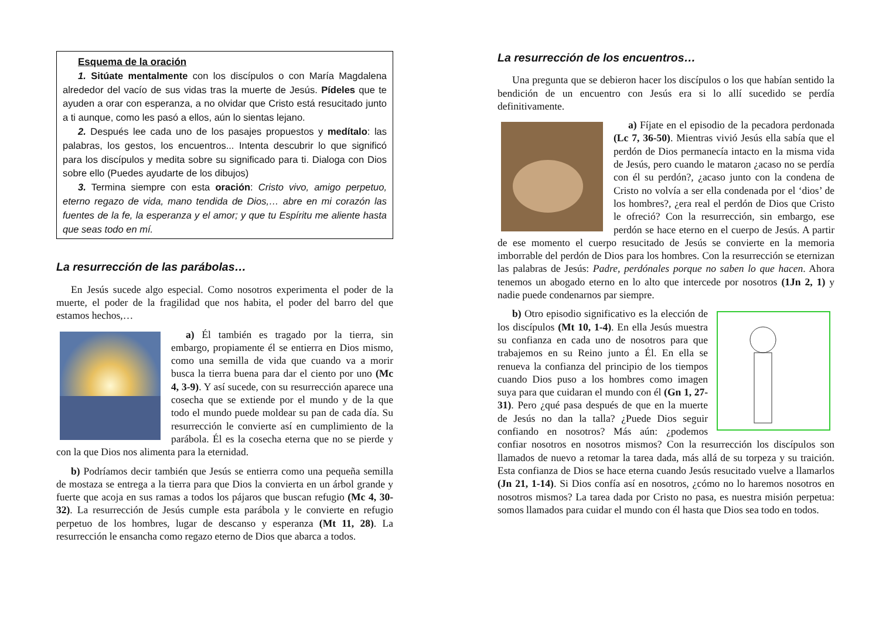Esquema de la oración
1. Sitúate mentalmente con los discípulos o con María Magdalena alrededor del vacío de sus vidas tras la muerte de Jesús. Pídeles que te ayuden a orar con esperanza, a no olvidar que Cristo está resucitado junto a ti aunque, como les pasó a ellos, aún lo sientas lejano.
2. Después lee cada uno de los pasajes propuestos y medítalo: las palabras, los gestos, los encuentros... Intenta descubrir lo que significó para los discípulos y medita sobre su significado para ti. Dialoga con Dios sobre ello (Puedes ayudarte de los dibujos)
3. Termina siempre con esta oración: Cristo vivo, amigo perpetuo, eterno regazo de vida, mano tendida de Dios,… abre en mi corazón las fuentes de la fe, la esperanza y el amor; y que tu Espíritu me aliente hasta que seas todo en mí.
La resurrección de las parábolas…
En Jesús sucede algo especial. Como nosotros experimenta el poder de la muerte, el poder de la fragilidad que nos habita, el poder del barro del que estamos hechos,…
a) Él también es tragado por la tierra, sin embargo, propiamente él se entierra en Dios mismo, como una semilla de vida que cuando va a morir busca la tierra buena para dar el ciento por uno (Mc 4, 3-9). Y así sucede, con su resurrección aparece una cosecha que se extiende por el mundo y de la que todo el mundo puede moldear su pan de cada día. Su resurrección le convierte así en cumplimiento de la parábola. Él es la cosecha eterna que no se pierde y con la que Dios nos alimenta para la eternidad.
b) Podríamos decir también que Jesús se entierra como una pequeña semilla de mostaza se entrega a la tierra para que Dios la convierta en un árbol grande y fuerte que acoja en sus ramas a todos los pájaros que buscan refugio (Mc 4, 30-32). La resurrección de Jesús cumple esta parábola y le convierte en refugio perpetuo de los hombres, lugar de descanso y esperanza (Mt 11, 28). La resurrección le ensancha como regazo eterno de Dios que abarca a todos.
La resurrección de los encuentros…
Una pregunta que se debieron hacer los discípulos o los que habían sentido la bendición de un encuentro con Jesús era si lo allí sucedido se perdía definitivamente.
a) Fíjate en el episodio de la pecadora perdonada (Lc 7, 36-50). Mientras vivió Jesús ella sabía que el perdón de Dios permanecía intacto en la misma vida de Jesús, pero cuando le mataron ¿acaso no se perdía con él su perdón?, ¿acaso junto con la condena de Cristo no volvía a ser ella condenada por el ‘dios’ de los hombres?, ¿era real el perdón de Dios que Cristo le ofreció? Con la resurrección, sin embargo, ese perdón se hace eterno en el cuerpo de Jesús. A partir de ese momento el cuerpo resucitado de Jesús se convierte en la memoria imborrable del perdón de Dios para los hombres. Con la resurrección se eternizan las palabras de Jesús: Padre, perdónales porque no saben lo que hacen. Ahora tenemos un abogado eterno en lo alto que intercede por nosotros (1Jn 2, 1) y nadie puede condenarnos par siempre.
b) Otro episodio significativo es la elección de los discípulos (Mt 10, 1-4). En ella Jesús muestra su confianza en cada uno de nosotros para que trabajemos en su Reino junto a Él. En ella se renueva la confianza del principio de los tiempos cuando Dios puso a los hombres como imagen suya para que cuidaran el mundo con él (Gn 1, 27-31). Pero ¿qué pasa después de que en la muerte de Jesús no dan la talla? ¿Puede Dios seguir confiando en nosotros? Más aún: ¿podemos confiar nosotros en nosotros mismos? Con la resurrección los discípulos son llamados de nuevo a retomar la tarea dada, más allá de su torpeza y su traición. Esta confianza de Dios se hace eterna cuando Jesús resucitado vuelve a llamarlos (Jn 21, 1-14). Si Dios confía así en nosotros, ¿cómo no lo haremos nosotros en nosotros mismos? La tarea dada por Cristo no pasa, es nuestra misión perpetua: somos llamados para cuidar el mundo con él hasta que Dios sea todo en todos.